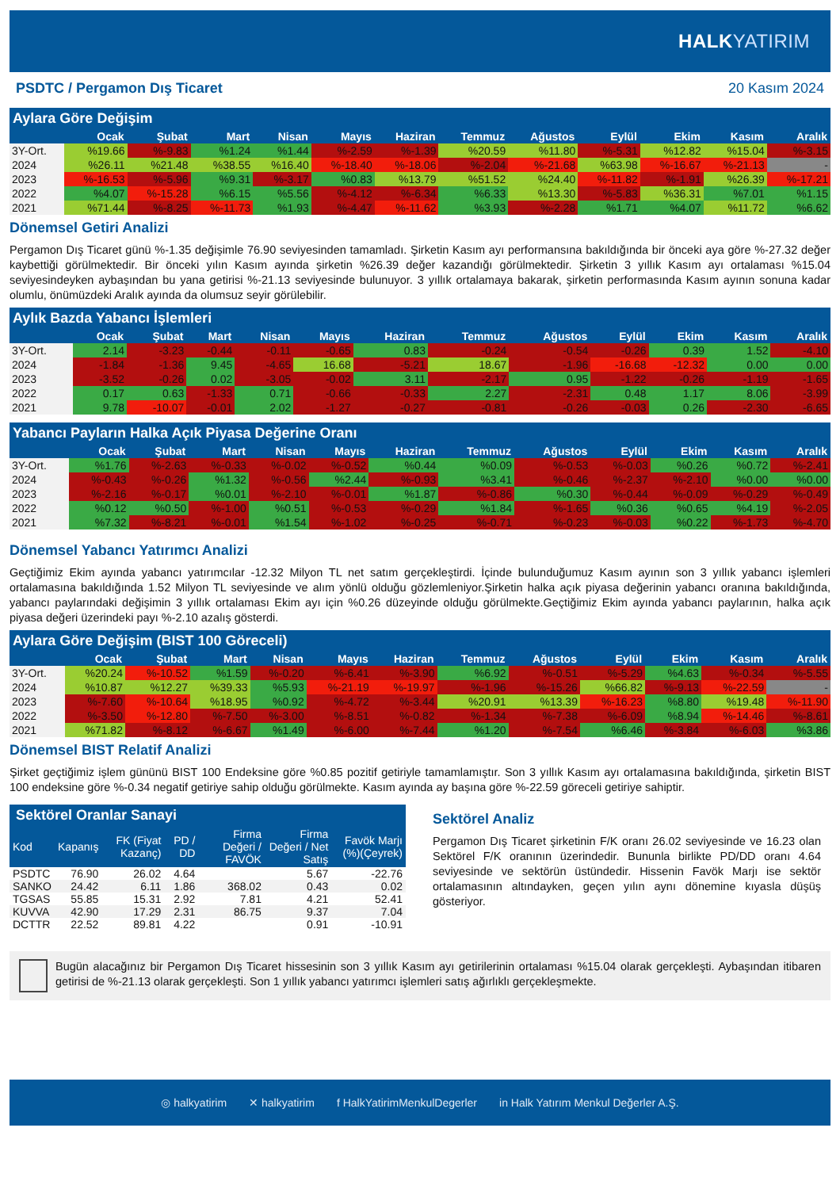HALKYATIRIM
PSDTC / Pergamon Dış Ticaret 20 Kasım 2024
Aylara Göre Değişim
| | Ocak | Şubat | Mart | Nisan | Mayıs | Haziran | Temmuz | Ağustos | Eylül | Ekim | Kasım | Aralık |
| --- | --- | --- | --- | --- | --- | --- | --- | --- | --- | --- | --- | --- |
| 3Y-Ort. | %19.66 | %-9.83 | %1.24 | %1.44 | %-2.59 | %-1.39 | %20.59 | %11.80 | %-5.31 | %12.82 | %15.04 | %-3.15 |
| 2024 | %26.11 | %21.48 | %38.55 | %16.40 | %-18.40 | %-18.06 | %-2.04 | %-21.68 | %63.98 | %-16.67 | %-21.13 | - |
| 2023 | %-16.53 | %-5.96 | %9.31 | %-3.17 | %0.83 | %13.79 | %51.52 | %24.40 | %-11.82 | %-1.91 | %26.39 | %-17.21 |
| 2022 | %4.07 | %-15.28 | %6.15 | %5.56 | %-4.12 | %-6.34 | %6.33 | %13.30 | %-5.83 | %36.31 | %7.01 | %1.15 |
| 2021 | %71.44 | %-8.25 | %-11.73 | %1.93 | %-4.47 | %-11.62 | %3.93 | %-2.28 | %1.71 | %4.07 | %11.72 | %6.62 |
Dönemsel Getiri Analizi
Pergamon Dış Ticaret günü %-1.35 değişimle 76.90 seviyesinden tamamladı. Şirketin Kasım ayı performansına bakıldığında bir önceki aya göre %-27.32 değer kaybettiği görülmektedir. Bir önceki yılın Kasım ayında şirketin %26.39 değer kazandığı görülmektedir. Şirketin 3 yıllık Kasım ayı ortalaması %15.04 seviyesindeyken aybaşından bu yana getirisi %-21.13 seviyesinde bulunuyor. 3 yıllık ortalamaya bakarak, şirketin performasında Kasım ayının sonuna kadar olumlu, önümüzdeki Aralık ayında da olumsuz seyir görülebilir.
Aylık Bazda Yabancı İşlemleri
| | Ocak | Şubat | Mart | Nisan | Mayıs | Haziran | Temmuz | Ağustos | Eylül | Ekim | Kasım | Aralık |
| --- | --- | --- | --- | --- | --- | --- | --- | --- | --- | --- | --- | --- |
| 3Y-Ort. | 2.14 | -3.23 | -0.44 | -0.11 | -0.65 | 0.83 | -0.24 | -0.54 | -0.26 | 0.39 | 1.52 | -4.10 |
| 2024 | -1.84 | -1.36 | 9.45 | -4.65 | 16.68 | -5.21 | 18.67 | -1.96 | -16.68 | -12.32 | 0.00 | 0.00 |
| 2023 | -3.52 | -0.26 | 0.02 | -3.05 | -0.02 | 3.11 | -2.17 | 0.95 | -1.22 | -0.26 | -1.19 | -1.65 |
| 2022 | 0.17 | 0.63 | -1.33 | 0.71 | -0.66 | -0.33 | 2.27 | -2.31 | 0.48 | 1.17 | 8.06 | -3.99 |
| 2021 | 9.78 | -10.07 | -0.01 | 2.02 | -1.27 | -0.27 | -0.81 | -0.26 | -0.03 | 0.26 | -2.30 | -6.65 |
Yabancı Payların Halka Açık Piyasa Değerine Oranı
| | Ocak | Şubat | Mart | Nisan | Mayıs | Haziran | Temmuz | Ağustos | Eylül | Ekim | Kasım | Aralık |
| --- | --- | --- | --- | --- | --- | --- | --- | --- | --- | --- | --- | --- |
| 3Y-Ort. | %1.76 | %-2.63 | %-0.33 | %-0.02 | %-0.52 | %0.44 | %0.09 | %-0.53 | %-0.03 | %0.26 | %0.72 | %-2.41 |
| 2024 | %-0.43 | %-0.26 | %1.32 | %-0.56 | %2.44 | %-0.93 | %3.41 | %-0.46 | %-2.37 | %-2.10 | %0.00 | %0.00 |
| 2023 | %-2.16 | %-0.17 | %0.01 | %-2.10 | %-0.01 | %1.87 | %-0.86 | %0.30 | %-0.44 | %-0.09 | %-0.29 | %-0.49 |
| 2022 | %0.12 | %0.50 | %-1.00 | %0.51 | %-0.53 | %-0.29 | %1.84 | %-1.65 | %0.36 | %0.65 | %4.19 | %-2.05 |
| 2021 | %7.32 | %-8.21 | %-0.01 | %1.54 | %-1.02 | %-0.25 | %-0.71 | %-0.23 | %-0.03 | %0.22 | %-1.73 | %-4.70 |
Dönemsel Yabancı Yatırımcı Analizi
Geçtiğimiz Ekim ayında yabancı yatırımcılar -12.32 Milyon TL net satım gerçekleştirdi. İçinde bulunduğumuz Kasım ayının son 3 yıllık yabancı işlemleri ortalamasına bakıldığında 1.52 Milyon TL seviyesinde ve alım yönlü olduğu gözlemleniyor.Şirketin halka açık piyasa değerinin yabancı oranına bakıldığında, yabancı paylarındaki değişimin 3 yıllık ortalaması Ekim ayı için %0.26 düzeyinde olduğu görülmekte.Geçtiğimiz Ekim ayında yabancı paylarının, halka açık piyasa değeri üzerindeki payı %-2.10 azalış gösterdi.
Aylara Göre Değişim (BIST 100 Göreceli)
| | Ocak | Şubat | Mart | Nisan | Mayıs | Haziran | Temmuz | Ağustos | Eylül | Ekim | Kasım | Aralık |
| --- | --- | --- | --- | --- | --- | --- | --- | --- | --- | --- | --- | --- |
| 3Y-Ort. | %20.24 | %-10.52 | %1.59 | %-0.20 | %-6.41 | %-3.90 | %6.92 | %-0.51 | %-5.29 | %4.63 | %-0.34 | %-5.55 |
| 2024 | %10.87 | %12.27 | %39.33 | %5.93 | %-21.19 | %-19.97 | %-1.96 | %-15.26 | %66.82 | %-9.13 | %-22.59 | - |
| 2023 | %-7.60 | %-10.64 | %18.95 | %0.92 | %-4.72 | %-3.44 | %20.91 | %13.39 | %-16.23 | %8.80 | %19.48 | %-11.90 |
| 2022 | %-3.50 | %-12.80 | %-7.50 | %-3.00 | %-8.51 | %-0.82 | %-1.34 | %-7.38 | %-6.09 | %8.94 | %-14.46 | %-8.61 |
| 2021 | %71.82 | %-8.12 | %-6.67 | %1.49 | %-6.00 | %-7.44 | %1.20 | %-7.54 | %6.46 | %-3.84 | %-6.03 | %3.86 |
Dönemsel BIST Relatif Analizi
Şirket geçtiğimiz işlem gününü BIST 100 Endeksine göre %0.85 pozitif getiriyle tamamlamıştır. Son 3 yıllık Kasım ayı ortalamasına bakıldığında, şirketin BIST 100 endeksine göre %-0.34 negatif getiriye sahip olduğu görülmekte. Kasım ayında ay başına göre %-22.59 göreceli getiriye sahiptir.
Sektörel Oranlar Sanayi
| Kod | Kapanış | FK (Fiyat Kazanç) | PD / DD | Firma Değeri / FAVÖK | Firma Değeri / Net Satış | Favök Marjı (%)(Çeyrek) |
| --- | --- | --- | --- | --- | --- | --- |
| PSDTC | 76.90 | 26.02 | 4.64 | | 5.67 | -22.76 |
| SANKO | 24.42 | 6.11 | 1.86 | 368.02 | 0.43 | 0.02 |
| TGSAS | 55.85 | 15.31 | 2.92 | 7.81 | 4.21 | 52.41 |
| KUVVA | 42.90 | 17.29 | 2.31 | 86.75 | 9.37 | 7.04 |
| DCTTR | 22.52 | 89.81 | 4.22 | | 0.91 | -10.91 |
Sektörel Analiz
Pergamon Dış Ticaret şirketinin F/K oranı 26.02 seviyesinde ve 16.23 olan Sektörel F/K oranının üzerindedir. Bununla birlikte PD/DD oranı 4.64 seviyesinde ve sektörün üstündedir. Hissenin Favök Marjı ise sektör ortalamasının altındayken, geçen yılın aynı dönemine kıyasla düşüş gösteriyor.
Bugün alacağınız bir Pergamon Dış Ticaret hissesinin son 3 yıllık Kasım ayı getirilerinin ortalaması %15.04 olarak gerçekleşti. Aybaşından itibaren getirisi de %-21.13 olarak gerçekleşti. Son 1 yıllık yabancı yatırımcı işlemleri satış ağırlıklı gerçekleşmekte.
◎ halkyatirim ✕ halkyatirim f HalkYatirimMenkulDegerler in Halk Yatırım Menkul Değerler A.Ş.